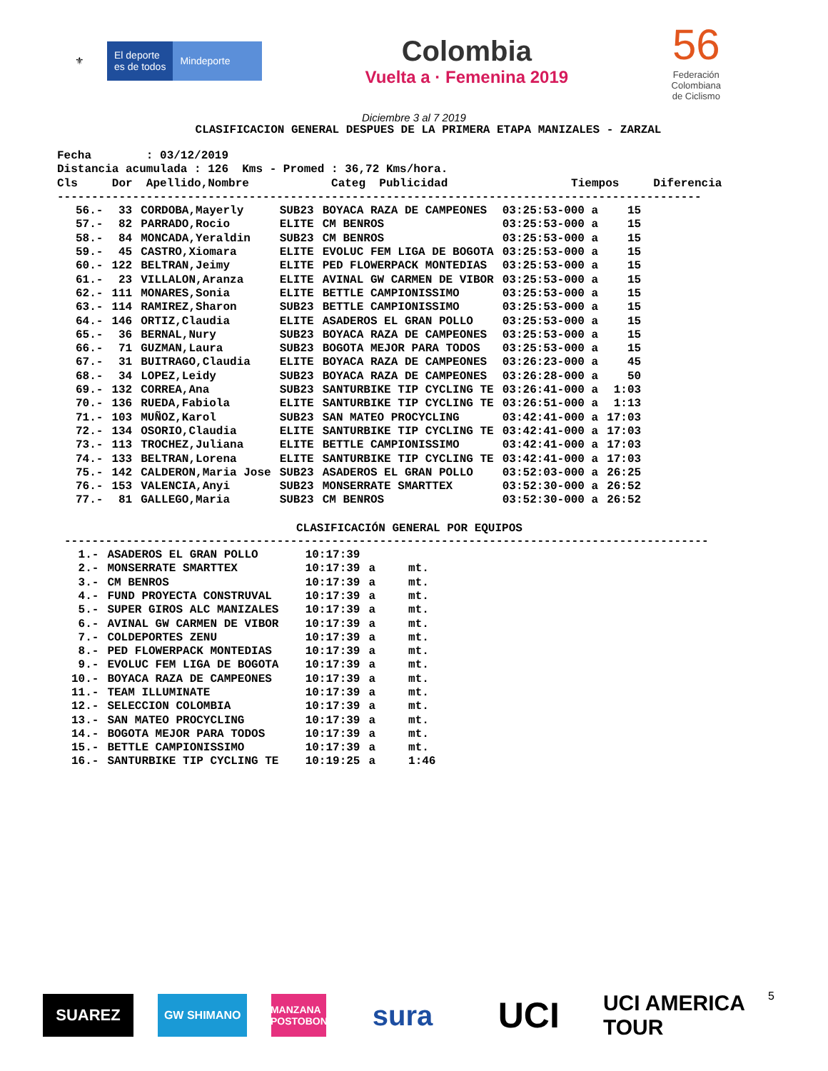⚜ El deporte
es de todos
Mindeporte
Colombia
Vuelta a · Femenina 2019
56
Federación
Colombiana
de Ciclismo
Diciembre 3 al 7 2019
CLASIFICACION GENERAL DESPUES DE LA PRIMERA ETAPA MANIZALES - ZARZAL
Fecha        : 03/12/2019
Distancia acumulada : 126  Kms - Promed : 36,72 Kms/hora.
Cls     Dor  Apellido,Nombre            Categ  Publicidad                  Tiempos     Diferencia
----------------------------------------------------------------------------------------------
| 56.- | 33 | CORDOBA,Mayerly | SUB23 | BOYACA RAZA DE CAMPEONES | 03:25:53-000 a | 15 |
| 57.- | 82 | PARRADO,Rocio | ELITE | CM BENROS | 03:25:53-000 a | 15 |
| 58.- | 84 | MONCADA,Yeraldin | SUB23 | CM BENROS | 03:25:53-000 a | 15 |
| 59.- | 45 | CASTRO,Xiomara | ELITE | EVOLUC FEM LIGA DE BOGOTA | 03:25:53-000 a | 15 |
| 60.- | 122 | BELTRAN,Jeimy | ELITE | PED FLOWERPACK MONTEDIAS | 03:25:53-000 a | 15 |
| 61.- | 23 | VILLALON,Aranza | ELITE | AVINAL GW CARMEN DE VIBOR | 03:25:53-000 a | 15 |
| 62.- | 111 | MONARES,Sonia | ELITE | BETTLE CAMPIONISSIMO | 03:25:53-000 a | 15 |
| 63.- | 114 | RAMIREZ,Sharon | SUB23 | BETTLE CAMPIONISSIMO | 03:25:53-000 a | 15 |
| 64.- | 146 | ORTIZ,Claudia | ELITE | ASADEROS EL GRAN POLLO | 03:25:53-000 a | 15 |
| 65.- | 36 | BERNAL,Nury | SUB23 | BOYACA RAZA DE CAMPEONES | 03:25:53-000 a | 15 |
| 66.- | 71 | GUZMAN,Laura | SUB23 | BOGOTA MEJOR PARA TODOS | 03:25:53-000 a | 15 |
| 67.- | 31 | BUITRAGO,Claudia | ELITE | BOYACA RAZA DE CAMPEONES | 03:26:23-000 a | 45 |
| 68.- | 34 | LOPEZ,Leidy | SUB23 | BOYACA RAZA DE CAMPEONES | 03:26:28-000 a | 50 |
| 69.- | 132 | CORREA,Ana | SUB23 | SANTURBIKE TIP CYCLING TE | 03:26:41-000 a | 1:03 |
| 70.- | 136 | RUEDA,Fabiola | ELITE | SANTURBIKE TIP CYCLING TE | 03:26:51-000 a | 1:13 |
| 71.- | 103 | MUÑOZ,Karol | SUB23 | SAN MATEO PROCYCLING | 03:42:41-000 a | 17:03 |
| 72.- | 134 | OSORIO,Claudia | ELITE | SANTURBIKE TIP CYCLING TE | 03:42:41-000 a | 17:03 |
| 73.- | 113 | TROCHEZ,Juliana | ELITE | BETTLE CAMPIONISSIMO | 03:42:41-000 a | 17:03 |
| 74.- | 133 | BELTRAN,Lorena | ELITE | SANTURBIKE TIP CYCLING TE | 03:42:41-000 a | 17:03 |
| 75.- | 142 | CALDERON,Maria Jose | SUB23 | ASADEROS EL GRAN POLLO | 03:52:03-000 a | 26:25 |
| 76.- | 153 | VALENCIA,Anyi | SUB23 | MONSERRATE SMARTTEX | 03:52:30-000 a | 26:52 |
| 77.- | 81 | GALLEGO,Maria | SUB23 | CM BENROS | 03:52:30-000 a | 26:52 |
CLASIFICACIÓN GENERAL POR EQUIPOS
----------------------------------------------------------------------------------------------
| 1.- | ASADEROS EL GRAN POLLO | 10:17:39 | | |
| 2.- | MONSERRATE SMARTTEX | 10:17:39 | a | mt. |
| 3.- | CM BENROS | 10:17:39 | a | mt. |
| 4.- | FUND PROYECTA CONSTRUVAL | 10:17:39 | a | mt. |
| 5.- | SUPER GIROS ALC MANIZALES | 10:17:39 | a | mt. |
| 6.- | AVINAL GW CARMEN DE VIBOR | 10:17:39 | a | mt. |
| 7.- | COLDEPORTES ZENU | 10:17:39 | a | mt. |
| 8.- | PED FLOWERPACK MONTEDIAS | 10:17:39 | a | mt. |
| 9.- | EVOLUC FEM LIGA DE BOGOTA | 10:17:39 | a | mt. |
| 10.- | BOYACA RAZA DE CAMPEONES | 10:17:39 | a | mt. |
| 11.- | TEAM ILLUMINATE | 10:17:39 | a | mt. |
| 12.- | SELECCION COLOMBIA | 10:17:39 | a | mt. |
| 13.- | SAN MATEO PROCYCLING | 10:17:39 | a | mt. |
| 14.- | BOGOTA MEJOR PARA TODOS | 10:17:39 | a | mt. |
| 15.- | BETTLE CAMPIONISSIMO | 10:17:39 | a | mt. |
| 16.- | SANTURBIKE TIP CYCLING TE | 10:19:25 | a | 1:46 |
SUAREZ
GW SHIMANO
MANZANA POSTOBON
sura
UCI
UCI AMERICA TOUR
5